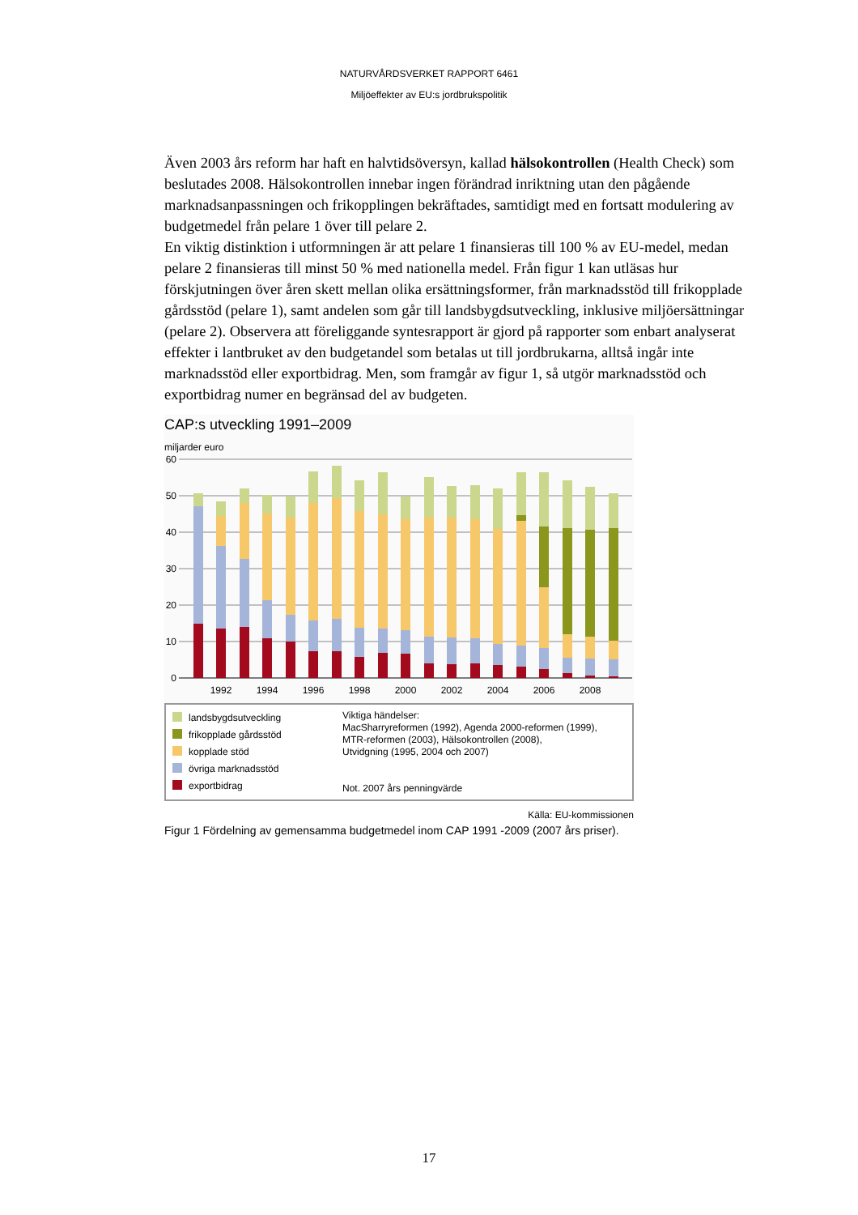NATURVÅRDSVERKET RAPPORT 6461
Miljöeffekter av EU:s jordbrukspolitik
Även 2003 års reform har haft en halvtidsöversyn, kallad hälsokontrollen (Health Check) som beslutades 2008. Hälsokontrollen innebar ingen förändrad inriktning utan den pågående marknadsanpassningen och frikopplingen bekräftades, samtidigt med en fortsatt modulering av budgetmedel från pelare 1 över till pelare 2.
En viktig distinktion i utformningen är att pelare 1 finansieras till 100 % av EU-medel, medan pelare 2 finansieras till minst 50 % med nationella medel. Från figur 1 kan utläsas hur förskjutningen över åren skett mellan olika ersättningsformer, från marknadsstöd till frikopplade gårdsstöd (pelare 1), samt andelen som går till landsbygdsutveckling, inklusive miljöersättningar (pelare 2). Observera att föreliggande syntesrapport är gjord på rapporter som enbart analyserat effekter i lantbruket av den budgetandel som betalas ut till jordbrukarna, alltså ingår inte marknadsstöd eller exportbidrag. Men, som framgår av figur 1, så utgör marknadsstöd och exportbidrag numer en begränsad del av budgeten.
CAP:s utveckling 1991–2009
miljarder euro
60
50
40
30
20
10
0
1992
1994
1996
1998
2000
2002
2004
2006
2008
landsbygdsutveckling
frikopplade gårdsstöd
kopplade stöd
övriga marknadsstöd
exportbidrag
Viktiga händelser:
MacSharryreformen (1992), Agenda 2000-reformen (1999),
MTR-reformen (2003), Hälsokontrollen (2008),
Utvidgning (1995, 2004 och 2007)
Not. 2007 års penningvärde
Källa: EU-kommissionen
Figur 1 Fördelning av gemensamma budgetmedel inom CAP 1991 -2009 (2007 års priser).
17